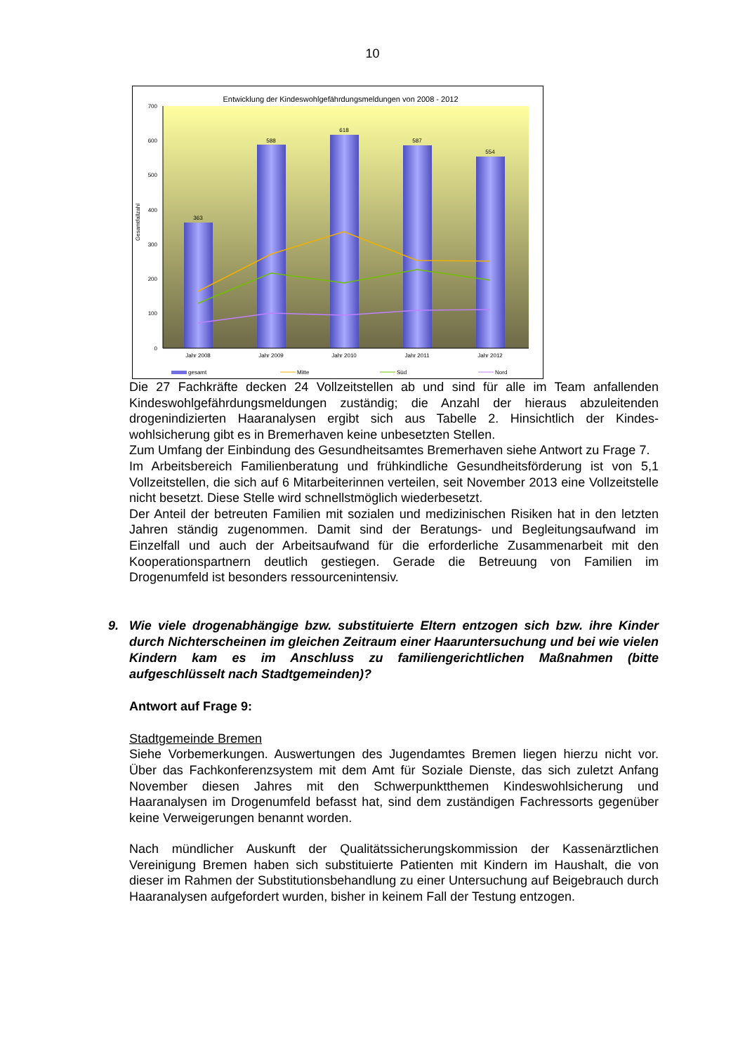10
Entwicklung der Kindeswohlgefährdungsmeldungen von 2008 - 2012
700
600
500
400
300
200
100
0
Gesamtfallzahl
363
588
618
587
554
Jahr 2008
Jahr 2009
Jahr 2010
Jahr 2011
Jahr 2012
gesamt
Mitte
Süd
Nord
Die 27 Fachkräfte decken 24 Vollzeitstellen ab und sind für alle im Team anfallenden Kindeswohlgefährdungsmeldungen zuständig; die Anzahl der hieraus abzuleitenden drogenindizierten Haaranalysen ergibt sich aus Tabelle 2. Hinsichtlich der Kindes-wohlsicherung gibt es in Bremerhaven keine unbesetzten Stellen.
Zum Umfang der Einbindung des Gesundheitsamtes Bremerhaven siehe Antwort zu Frage 7.
Im Arbeitsbereich Familienberatung und frühkindliche Gesundheitsförderung ist von 5,1 Vollzeitstellen, die sich auf 6 Mitarbeiterinnen verteilen, seit November 2013 eine Vollzeitstelle nicht besetzt. Diese Stelle wird schnellstmöglich wiederbesetzt.
Der Anteil der betreuten Familien mit sozialen und medizinischen Risiken hat in den letzten Jahren ständig zugenommen. Damit sind der Beratungs- und Begleitungsaufwand im Einzelfall und auch der Arbeitsaufwand für die erforderliche Zusammenarbeit mit den Kooperationspartnern deutlich gestiegen. Gerade die Betreuung von Familien im Drogenumfeld ist besonders ressourcenintensiv.
9. Wie viele drogenabhängige bzw. substituierte Eltern entzogen sich bzw. ihre Kinder durch Nichterscheinen im gleichen Zeitraum einer Haaruntersuchung und bei wie vielen Kindern kam es im Anschluss zu familiengerichtlichen Maßnahmen (bitte aufgeschlüsselt nach Stadtgemeinden)?
Antwort auf Frage 9:
Stadtgemeinde Bremen
Siehe Vorbemerkungen. Auswertungen des Jugendamtes Bremen liegen hierzu nicht vor. Über das Fachkonferenzsystem mit dem Amt für Soziale Dienste, das sich zuletzt Anfang November diesen Jahres mit den Schwerpunktthemen Kindeswohlsicherung und Haaranalysen im Drogenumfeld befasst hat, sind dem zuständigen Fachressorts gegenüber keine Verweigerungen benannt worden.
Nach mündlicher Auskunft der Qualitätssicherungskommission der Kassenärztlichen Vereinigung Bremen haben sich substituierte Patienten mit Kindern im Haushalt, die von dieser im Rahmen der Substitutionsbehandlung zu einer Untersuchung auf Beigebrauch durch Haaranalysen aufgefordert wurden, bisher in keinem Fall der Testung entzogen.